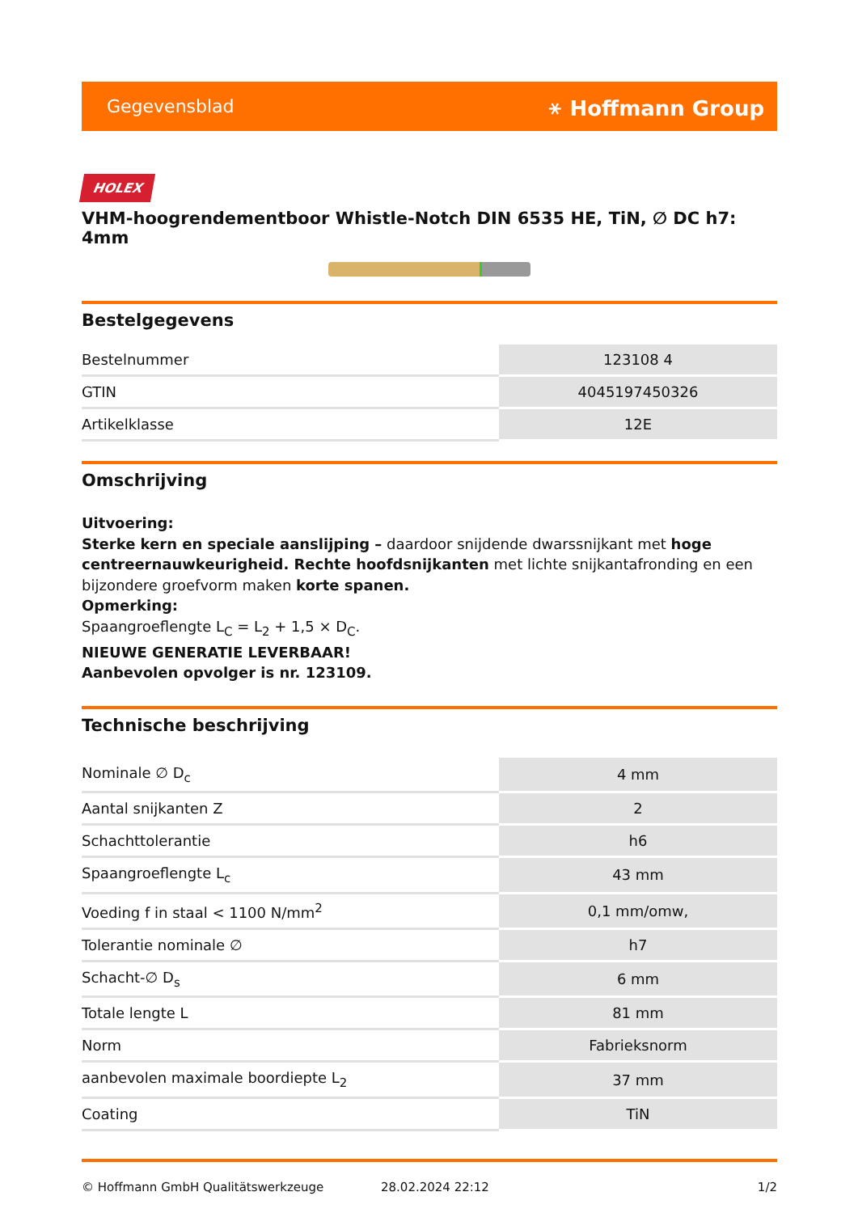Gegevensblad ⚹ Hoffmann Group
HOLEX
VHM-hoogrendementboor Whistle-Notch DIN 6535 HE, TiN, ∅ DC h7: 4mm
Bestelgegevens
| Bestelnummer | 123108 4 |
| GTIN | 4045197450326 |
| Artikelklasse | 12E |
Omschrijving
Uitvoering:
Sterke kern en speciale aanslijping – daardoor snijdende dwarssnijkant met hoge centreernauwkeurigheid. Rechte hoofdsnijkanten met lichte snijkantafronding en een bijzondere groefvorm maken korte spanen.
Opmerking:
Spaangroeflengte L<sub>C</sub> = L<sub>2</sub> + 1,5 × D<sub>C</sub>.
NIEUWE GENERATIE LEVERBAAR!
Aanbevolen opvolger is nr. 123109.
Technische beschrijving
| Nominale ∅ D<sub>c</sub> | 4 mm |
| Aantal snijkanten Z | 2 |
| Schachttolerantie | h6 |
| Spaangroeflengte L<sub>c</sub> | 43 mm |
| Voeding f in staal < 1100 N/mm<sup>2</sup> | 0,1 mm/omw, |
| Tolerantie nominale ∅ | h7 |
| Schacht-∅ D<sub>s</sub> | 6 mm |
| Totale lengte L | 81 mm |
| Norm | Fabrieksnorm |
| aanbevolen maximale boordiepte L<sub>2</sub> | 37 mm |
| Coating | TiN |
© Hoffmann GmbH Qualitätswerkzeuge 28.02.2024 22:12 1/2